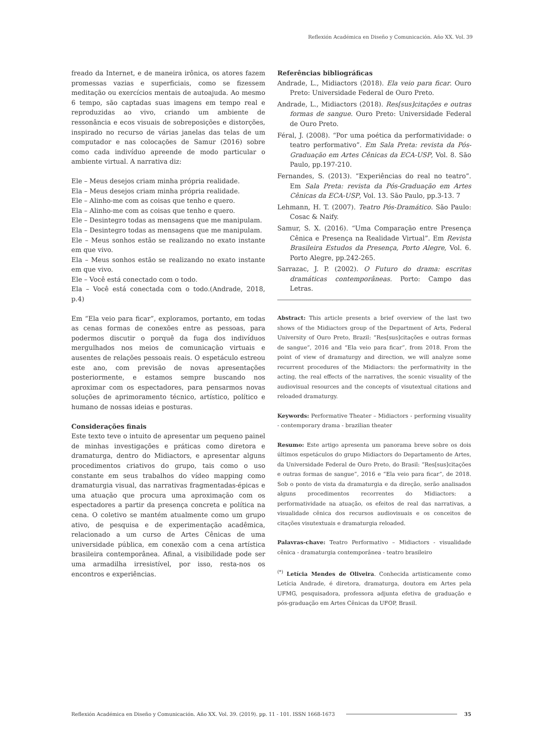Reflexión Académica en Diseño y Comunicación. Año XX. Vol. 39
freado da Internet, e de maneira irônica, os atores fazem promessas vazias e superficiais, como se fizessem meditação ou exercícios mentais de autoajuda. Ao mesmo 6 tempo, são captadas suas imagens em tempo real e reproduzidas ao vivo, criando um ambiente de ressonância e ecos visuais de sobreposições e distorções, inspirado no recurso de várias janelas das telas de um computador e nas colocações de Samur (2016) sobre como cada indivíduo apreende de modo particular o ambiente virtual. A narrativa diz:
Ele – Meus desejos criam minha própria realidade.
Ela – Meus desejos criam minha própria realidade.
Ele – Alinho-me com as coisas que tenho e quero.
Ela – Alinho-me com as coisas que tenho e quero.
Ele – Desintegro todas as mensagens que me manipulam.
Ela – Desintegro todas as mensagens que me manipulam.
Ele – Meus sonhos estão se realizando no exato instante em que vivo.
Ela – Meus sonhos estão se realizando no exato instante em que vivo.
Ele – Você está conectado com o todo.
Ela – Você está conectada com o todo.(Andrade, 2018, p.4)
Em “Ela veio para ficar”, exploramos, portanto, em todas as cenas formas de conexões entre as pessoas, para podermos discutir o porquê da fuga dos indivíduos mergulhados nos meios de comunicação virtuais e ausentes de relações pessoais reais. O espetáculo estreou este ano, com previsão de novas apresentações posteriormente, e estamos sempre buscando nos aproximar com os espectadores, para pensarmos novas soluções de aprimoramento técnico, artístico, político e humano de nossas ideias e posturas.
Considerações finais
Este texto teve o intuito de apresentar um pequeno painel de minhas investigações e práticas como diretora e dramaturga, dentro do Midiactors, e apresentar alguns procedimentos criativos do grupo, tais como o uso constante em seus trabalhos do vídeo mapping como dramaturgia visual, das narrativas fragmentadas-épicas e uma atuação que procura uma aproximação com os espectadores a partir da presença concreta e política na cena. O coletivo se mantém atualmente como um grupo ativo, de pesquisa e de experimentação acadêmica, relacionado a um curso de Artes Cênicas de uma universidade pública, em conexão com a cena artística brasileira contemporânea. Afinal, a visibilidade pode ser uma armadilha irresistível, por isso, resta-nos os encontros e experiências.
Referências bibliográficas
Andrade, L., Midiactors (2018). Ela veio para ficar. Ouro Preto: Universidade Federal de Ouro Preto.
Andrade, L., Midiactors (2018). Res[sus]citações e outras formas de sangue. Ouro Preto: Universidade Federal de Ouro Preto.
Féral, J. (2008). “Por uma poética da performatividade: o teatro performativo”. Em Sala Preta: revista da Pós-Graduação em Artes Cênicas da ECA-USP, Vol. 8. São Paulo, pp.197-210.
Fernandes, S. (2013). “Experiências do real no teatro”. Em Sala Preta: revista da Pós-Graduação em Artes Cênicas da ECA-USP, Vol. 13. São Paulo, pp.3-13. 7
Lehmann, H. T. (2007). Teatro Pós-Dramático. São Paulo: Cosac & Naify.
Samur, S. X. (2016). “Uma Comparação entre Presença Cênica e Presença na Realidade Virtual”. Em Revista Brasileira Estudos da Presença, Porto Alegre, Vol. 6. Porto Alegre, pp.242-265.
Sarrazac, J. P. (2002). O Futuro do drama: escritas dramáticas contemporâneas. Porto: Campo das Letras.
Abstract: This article presents a brief overview of the last two shows of the Midiactors group of the Department of Arts, Federal University of Ouro Preto, Brazil: “Res[sus]citações e outras formas de sangue”, 2016 and “Ela veio para ficar”, from 2018. From the point of view of dramaturgy and direction, we will analyze some recurrent procedures of the Midiactors: the performativity in the acting, the real effects of the narratives, the scenic visuality of the audiovisual resources and the concepts of visutextual citations and reloaded dramaturgy.
Keywords: Performative Theater – Midiactors - performing visuality - contemporary drama - brazilian theater
Resumo: Este artigo apresenta um panorama breve sobre os dois últimos espetáculos do grupo Midiactors do Departamento de Artes, da Universidade Federal de Ouro Preto, do Brasil: “Res[sus]citações e outras formas de sangue”, 2016 e “Ela veio para ficar”, de 2018. Sob o ponto de vista da dramaturgia e da direção, serão analisados alguns procedimentos recorrentes do Midiactors: a performatividade na atuação, os efeitos de real das narrativas, a visualidade cênica dos recursos audiovisuais e os conceitos de citações visutextuais e dramaturgia reloaded.
Palavras-chave: Teatro Performativo – Midiactors - visualidade cênica - dramaturgia contemporânea - teatro brasileiro
<sup>(*)</sup> Letícia Mendes de Oliveira. Conhecida artisticamente como Letícia Andrade, é diretora, dramaturga, doutora em Artes pela UFMG, pesquisadora, professora adjunta efetiva de graduação e pós-graduação em Artes Cênicas da UFOP, Brasil.
Reflexión Académica en Diseño y Comunicación. Año XX. Vol. 39. (2019). pp. 11 - 101. ISSN 1668-1673 35